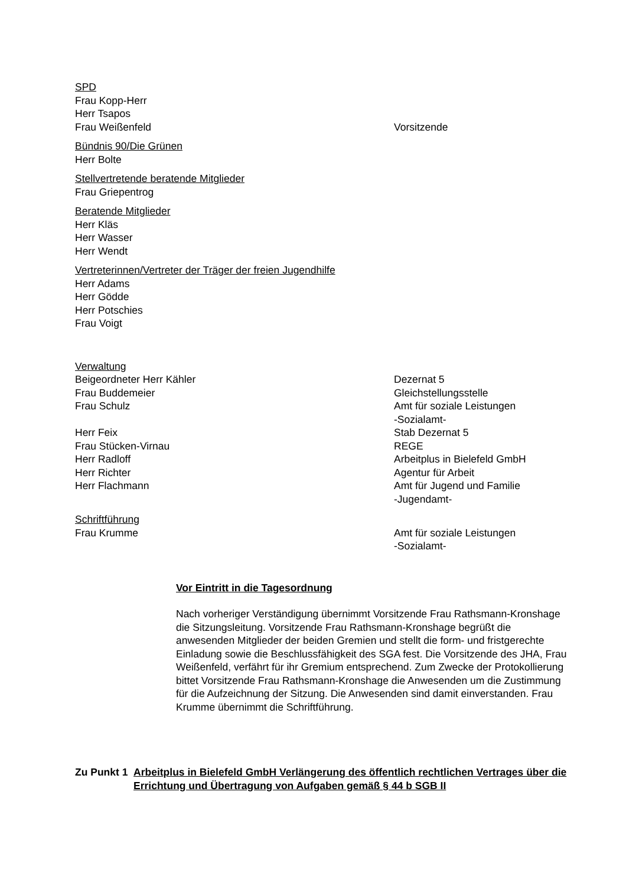SPD
Frau Kopp-Herr
Herr Tsapos
Frau Weißenfeld Vorsitzende
Bündnis 90/Die Grünen
Herr Bolte
Stellvertretende beratende Mitglieder
Frau Griepentrog
Beratende Mitglieder
Herr Kläs
Herr Wasser
Herr Wendt
Vertreterinnen/Vertreter der Träger der freien Jugendhilfe
Herr Adams
Herr Gödde
Herr Potschies
Frau Voigt
Verwaltung
Beigeordneter Herr Kähler Dezernat 5
Frau Buddemeier Gleichstellungsstelle
Frau Schulz Amt für soziale Leistungen
-Sozialamt-
Herr Feix Stab Dezernat 5
Frau Stücken-Virnau REGE
Herr Radloff Arbeitplus in Bielefeld GmbH
Herr Richter Agentur für Arbeit
Herr Flachmann Amt für Jugend und Familie
-Jugendamt-
Schriftführung
Frau Krumme Amt für soziale Leistungen
-Sozialamt-
Vor Eintritt in die Tagesordnung
Nach vorheriger Verständigung übernimmt Vorsitzende Frau Rathsmann-Kronshage die Sitzungsleitung. Vorsitzende Frau Rathsmann-Kronshage begrüßt die anwesenden Mitglieder der beiden Gremien und stellt die form- und fristgerechte Einladung sowie die Beschlussfähigkeit des SGA fest. Die Vorsitzende des JHA, Frau Weißenfeld, verfährt für ihr Gremium entsprechend. Zum Zwecke der Protokollierung bittet Vorsitzende Frau Rathsmann-Kronshage die Anwesenden um die Zustimmung für die Aufzeichnung der Sitzung. Die Anwesenden sind damit einverstanden. Frau Krumme übernimmt die Schriftführung.
Zu Punkt 1 Arbeitplus in Bielefeld GmbH Verlängerung des öffentlich rechtlichen Vertrages über die Errichtung und Übertragung von Aufgaben gemäß § 44 b SGB II